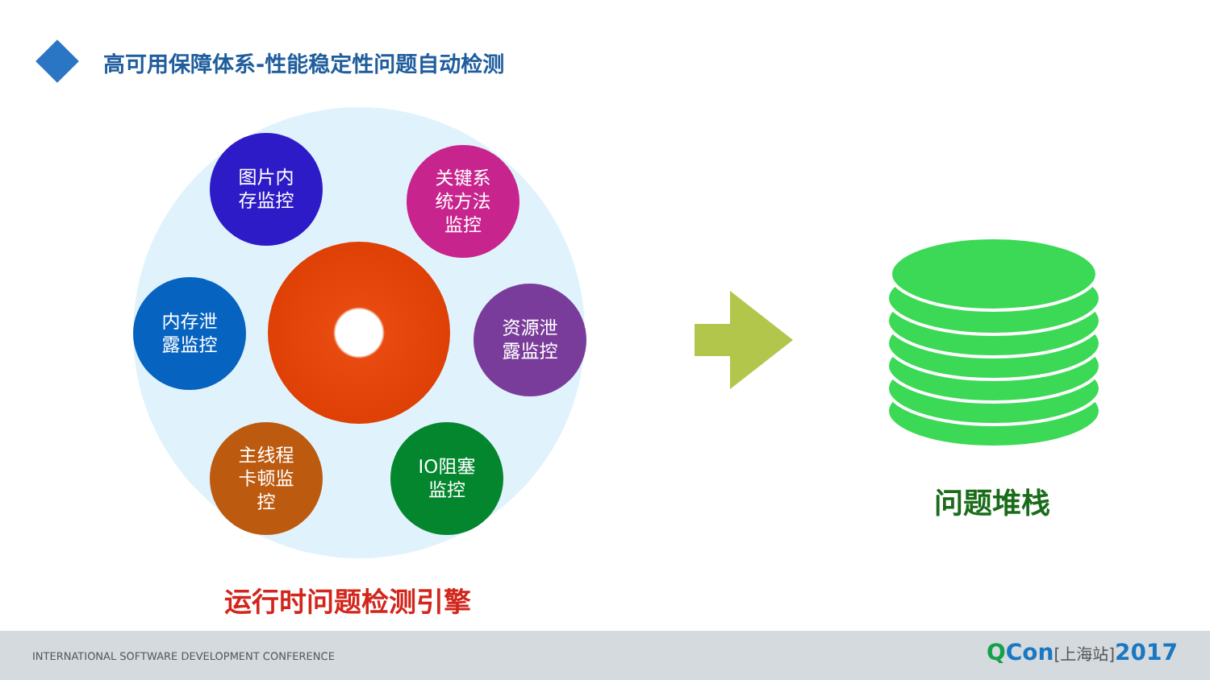高可用保障体系-性能稳定性问题自动检测
图片内
存监控
关键系
统方法
监控
内存泄
露监控
资源泄
露监控
主线程
卡顿监
控
IO阻塞
监控
运行时问题检测引擎
问题堆栈
INTERNATIONAL SOFTWARE DEVELOPMENT CONFERENCE QCon[上海站] 2017